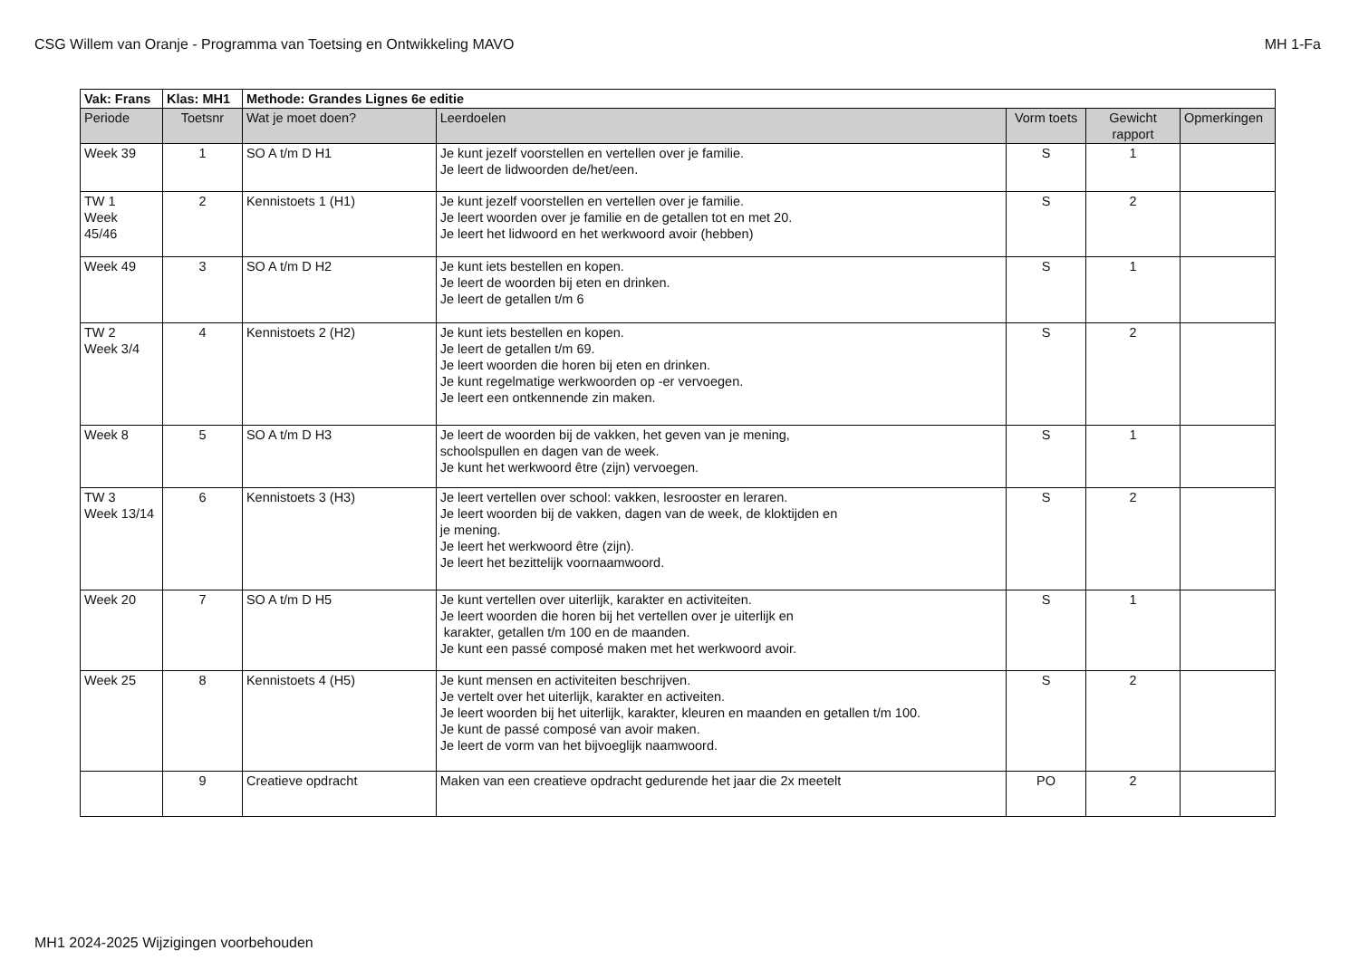CSG Willem van Oranje - Programma van Toetsing en Ontwikkeling MAVO MH 1-Fa
| Vak: Frans | Klas: MH1 | Methode: Grandes Lignes 6e editie | | | | |
| --- | --- | --- | --- | --- | --- | --- |
| Periode | Toetsnr | Wat je moet doen? | Leerdoelen | Vorm toets | Gewicht rapport | Opmerkingen |
| Week 39 | 1 | SO A t/m D H1 | Je kunt jezelf voorstellen en vertellen over je familie. Je leert de lidwoorden de/het/een. | S | 1 | |
| TW 1 Week 45/46 | 2 | Kennistoets 1 (H1) | Je kunt jezelf voorstellen en vertellen over je familie. Je leert woorden over je familie en de getallen tot en met 20. Je leert het lidwoord en het werkwoord avoir (hebben) | S | 2 | |
| Week 49 | 3 | SO A t/m D H2 | Je kunt iets bestellen en kopen. Je leert de woorden bij eten en drinken. Je leert de getallen t/m 6 | S | 1 | |
| TW 2 Week 3/4 | 4 | Kennistoets 2 (H2) | Je kunt iets bestellen en kopen. Je leert de getallen t/m 69. Je leert woorden die horen bij eten en drinken. Je kunt regelmatige werkwoorden op -er vervoegen. Je leert een ontkennende zin maken. | S | 2 | |
| Week 8 | 5 | SO A t/m D H3 | Je leert de woorden bij de vakken, het geven van je mening, schoolspullen en dagen van de week. Je kunt het werkwoord être (zijn) vervoegen. | S | 1 | |
| TW 3 Week 13/14 | 6 | Kennistoets 3 (H3) | Je leert vertellen over school: vakken, lesrooster en leraren. Je leert woorden bij de vakken, dagen van de week, de kloktijden en je mening. Je leert het werkwoord être (zijn). Je leert het bezittelijk voornaamwoord. | S | 2 | |
| Week 20 | 7 | SO A t/m D H5 | Je kunt vertellen over uiterlijk, karakter en activiteiten. Je leert woorden die horen bij het vertellen over je uiterlijk en karakter, getallen t/m 100 en de maanden. Je kunt een passé composé maken met het werkwoord avoir. | S | 1 | |
| Week 25 | 8 | Kennistoets 4 (H5) | Je kunt mensen en activiteiten beschrijven. Je vertelt over het uiterlijk, karakter en activeiten. Je leert woorden bij het uiterlijk, karakter, kleuren en maanden en getallen t/m 100. Je kunt de passé composé van avoir maken. Je leert de vorm van het bijvoeglijk naamwoord. | S | 2 | |
| | 9 | Creatieve opdracht | Maken van een creatieve opdracht gedurende het jaar die 2x meetelt | PO | 2 | |
MH1 2024-2025 Wijzigingen voorbehouden